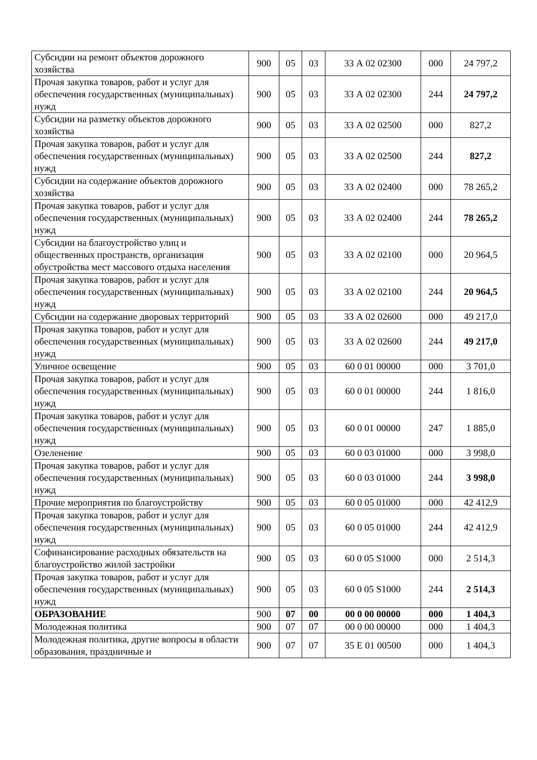| Субсидии на ремонт объектов дорожного хозяйства | 900 | 05 | 03 | 33 А 02 02300 | 000 | 24 797,2 |
| Прочая закупка товаров, работ и услуг для обеспечения государственных (муниципальных) нужд | 900 | 05 | 03 | 33 А 02 02300 | 244 | 24 797,2 |
| Субсидии на разметку объектов дорожного хозяйства | 900 | 05 | 03 | 33 А 02 02500 | 000 | 827,2 |
| Прочая закупка товаров, работ и услуг для обеспечения государственных (муниципальных) нужд | 900 | 05 | 03 | 33 А 02 02500 | 244 | 827,2 |
| Субсидии на содержание объектов дорожного хозяйства | 900 | 05 | 03 | 33 А 02 02400 | 000 | 78 265,2 |
| Прочая закупка товаров, работ и услуг для обеспечения государственных (муниципальных) нужд | 900 | 05 | 03 | 33 А 02 02400 | 244 | 78 265,2 |
| Субсидии на благоустройство улиц и общественных пространств, организация обустройства мест массового отдыха населения | 900 | 05 | 03 | 33 А 02 02100 | 000 | 20 964,5 |
| Прочая закупка товаров, работ и услуг для обеспечения государственных (муниципальных) нужд | 900 | 05 | 03 | 33 А 02 02100 | 244 | 20 964,5 |
| Субсидии на содержание дворовых территорий | 900 | 05 | 03 | 33 А 02 02600 | 000 | 49 217,0 |
| Прочая закупка товаров, работ и услуг для обеспечения государственных (муниципальных) нужд | 900 | 05 | 03 | 33 А 02 02600 | 244 | 49 217,0 |
| Уличное освещение | 900 | 05 | 03 | 60 0 01 00000 | 000 | 3 701,0 |
| Прочая закупка товаров, работ и услуг для обеспечения государственных (муниципальных) нужд | 900 | 05 | 03 | 60 0 01 00000 | 244 | 1 816,0 |
| Прочая закупка товаров, работ и услуг для обеспечения государственных (муниципальных) нужд | 900 | 05 | 03 | 60 0 01 00000 | 247 | 1 885,0 |
| Озеленение | 900 | 05 | 03 | 60 0 03 01000 | 000 | 3 998,0 |
| Прочая закупка товаров, работ и услуг для обеспечения государственных (муниципальных) нужд | 900 | 05 | 03 | 60 0 03 01000 | 244 | 3 998,0 |
| Прочие мероприятия по благоустройству | 900 | 05 | 03 | 60 0 05 01000 | 000 | 42 412,9 |
| Прочая закупка товаров, работ и услуг для обеспечения государственных (муниципальных) нужд | 900 | 05 | 03 | 60 0 05 01000 | 244 | 42 412,9 |
| Софинансирование расходных обязательств на благоустройство жилой застройки | 900 | 05 | 03 | 60 0 05 S1000 | 000 | 2 514,3 |
| Прочая закупка товаров, работ и услуг для обеспечения государственных (муниципальных) нужд | 900 | 05 | 03 | 60 0 05 S1000 | 244 | 2 514,3 |
| ОБРАЗОВАНИЕ | 900 | 07 | 00 | 00 0 00 00000 | 000 | 1 404,3 |
| Молодежная политика | 900 | 07 | 07 | 00 0 00 00000 | 000 | 1 404,3 |
| Молодежная политика, другие вопросы в области образования, праздничные и | 900 | 07 | 07 | 35 Е 01 00500 | 000 | 1 404,3 |